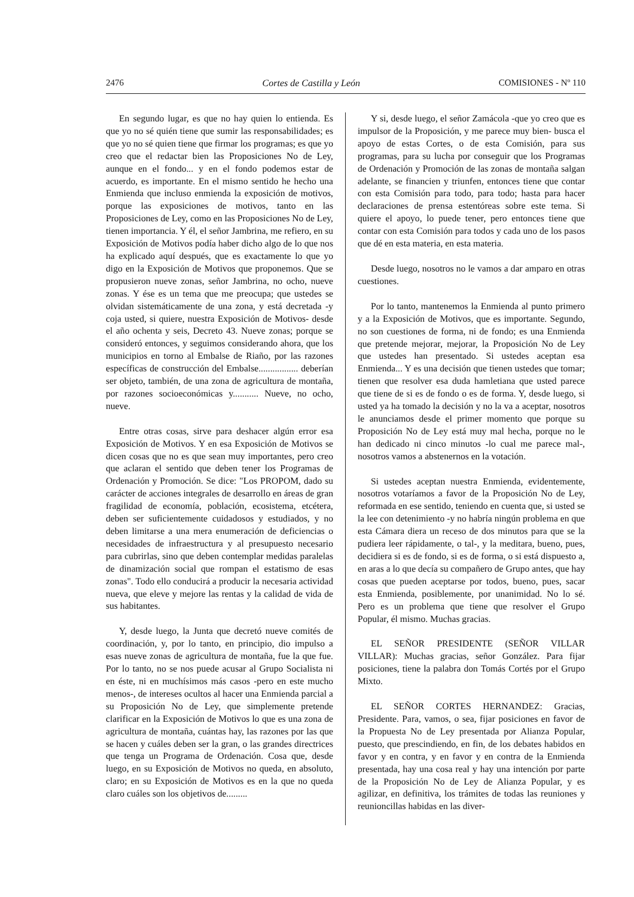2476 Cortes de Castilla y León COMISIONES - Nº 110
En segundo lugar, es que no hay quien lo entienda. Es que yo no sé quién tiene que sumir las responsabilidades; es que yo no sé quien tiene que firmar los programas; es que yo creo que el redactar bien las Proposiciones No de Ley, aunque en el fondo... y en el fondo podemos estar de acuerdo, es importante. En el mismo sentido he hecho una Enmienda que incluso enmienda la exposición de motivos, porque las exposiciones de motivos, tanto en las Proposiciones de Ley, como en las Proposiciones No de Ley, tienen importancia. Y él, el señor Jambrina, me refiero, en su Exposición de Motivos podía haber dicho algo de lo que nos ha explicado aquí después, que es exactamente lo que yo digo en la Exposición de Motivos que proponemos. Que se propusieron nueve zonas, señor Jambrina, no ocho, nueve zonas. Y ése es un tema que me preocupa; que ustedes se olvidan sistemáticamente de una zona, y está decretada -y coja usted, si quiere, nuestra Exposición de Motivos- desde el año ochenta y seis, Decreto 43. Nueve zonas; porque se consideró entonces, y seguimos considerando ahora, que los municipios en torno al Embalse de Riaño, por las razones específicas de construcción del Embalse................. deberían ser objeto, también, de una zona de agricultura de montaña, por razones socioeconómicas y........... Nueve, no ocho, nueve.
Entre otras cosas, sirve para deshacer algún error esa Exposición de Motivos. Y en esa Exposición de Motivos se dicen cosas que no es que sean muy importantes, pero creo que aclaran el sentido que deben tener los Programas de Ordenación y Promoción. Se dice: "Los PROPOM, dado su carácter de acciones integrales de desarrollo en áreas de gran fragilidad de economía, población, ecosistema, etcétera, deben ser suficientemente cuidadosos y estudiados, y no deben limitarse a una mera enumeración de deficiencias o necesidades de infraestructura y al presupuesto necesario para cubrirlas, sino que deben contemplar medidas paralelas de dinamización social que rompan el estatismo de esas zonas". Todo ello conducirá a producir la necesaria actividad nueva, que eleve y mejore las rentas y la calidad de vida de sus habitantes.
Y, desde luego, la Junta que decretó nueve comités de coordinación, y, por lo tanto, en principio, dio impulso a esas nueve zonas de agricultura de montaña, fue la que fue. Por lo tanto, no se nos puede acusar al Grupo Socialista ni en éste, ni en muchísimos más casos -pero en este mucho menos-, de intereses ocultos al hacer una Enmienda parcial a su Proposición No de Ley, que simplemente pretende clarificar en la Exposición de Motivos lo que es una zona de agricultura de montaña, cuántas hay, las razones por las que se hacen y cuáles deben ser la gran, o las grandes directrices que tenga un Programa de Ordenación. Cosa que, desde luego, en su Exposición de Motivos no queda, en absoluto, claro; en su Exposición de Motivos es en la que no queda claro cuáles son los objetivos de.........
Y si, desde luego, el señor Zamácola -que yo creo que es impulsor de la Proposición, y me parece muy bien- busca el apoyo de estas Cortes, o de esta Comisión, para sus programas, para su lucha por conseguir que los Programas de Ordenación y Promoción de las zonas de montaña salgan adelante, se financien y triunfen, entonces tiene que contar con esta Comisión para todo, para todo; hasta para hacer declaraciones de prensa estentóreas sobre este tema. Si quiere el apoyo, lo puede tener, pero entonces tiene que contar con esta Comisión para todos y cada uno de los pasos que dé en esta materia, en esta materia.
Desde luego, nosotros no le vamos a dar amparo en otras cuestiones.
Por lo tanto, mantenemos la Enmienda al punto primero y a la Exposición de Motivos, que es importante. Segundo, no son cuestiones de forma, ni de fondo; es una Enmienda que pretende mejorar, mejorar, la Proposición No de Ley que ustedes han presentado. Si ustedes aceptan esa Enmienda... Y es una decisión que tienen ustedes que tomar; tienen que resolver esa duda hamletiana que usted parece que tiene de si es de fondo o es de forma. Y, desde luego, si usted ya ha tomado la decisión y no la va a aceptar, nosotros le anunciamos desde el primer momento que porque su Proposición No de Ley está muy mal hecha, porque no le han dedicado ni cinco minutos -lo cual me parece mal-, nosotros vamos a abstenernos en la votación.
Si ustedes aceptan nuestra Enmienda, evidentemente, nosotros votaríamos a favor de la Proposición No de Ley, reformada en ese sentido, teniendo en cuenta que, si usted se la lee con detenimiento -y no habría ningún problema en que esta Cámara diera un receso de dos minutos para que se la pudiera leer rápidamente, o tal-, y la meditara, bueno, pues, decidiera si es de fondo, si es de forma, o si está dispuesto a, en aras a lo que decía su compañero de Grupo antes, que hay cosas que pueden aceptarse por todos, bueno, pues, sacar esta Enmienda, posiblemente, por unanimidad. No lo sé. Pero es un problema que tiene que resolver el Grupo Popular, él mismo. Muchas gracias.
EL SEÑOR PRESIDENTE (SEÑOR VILLAR VILLAR): Muchas gracias, señor González. Para fijar posiciones, tiene la palabra don Tomás Cortés por el Grupo Mixto.
EL SEÑOR CORTES HERNANDEZ: Gracias, Presidente. Para, vamos, o sea, fijar posiciones en favor de la Propuesta No de Ley presentada por Alianza Popular, puesto, que prescindiendo, en fin, de los debates habidos en favor y en contra, y en favor y en contra de la Enmienda presentada, hay una cosa real y hay una intención por parte de la Proposición No de Ley de Alianza Popular, y es agilizar, en definitiva, los trámites de todas las reuniones y reunioncillas habidas en las diver-